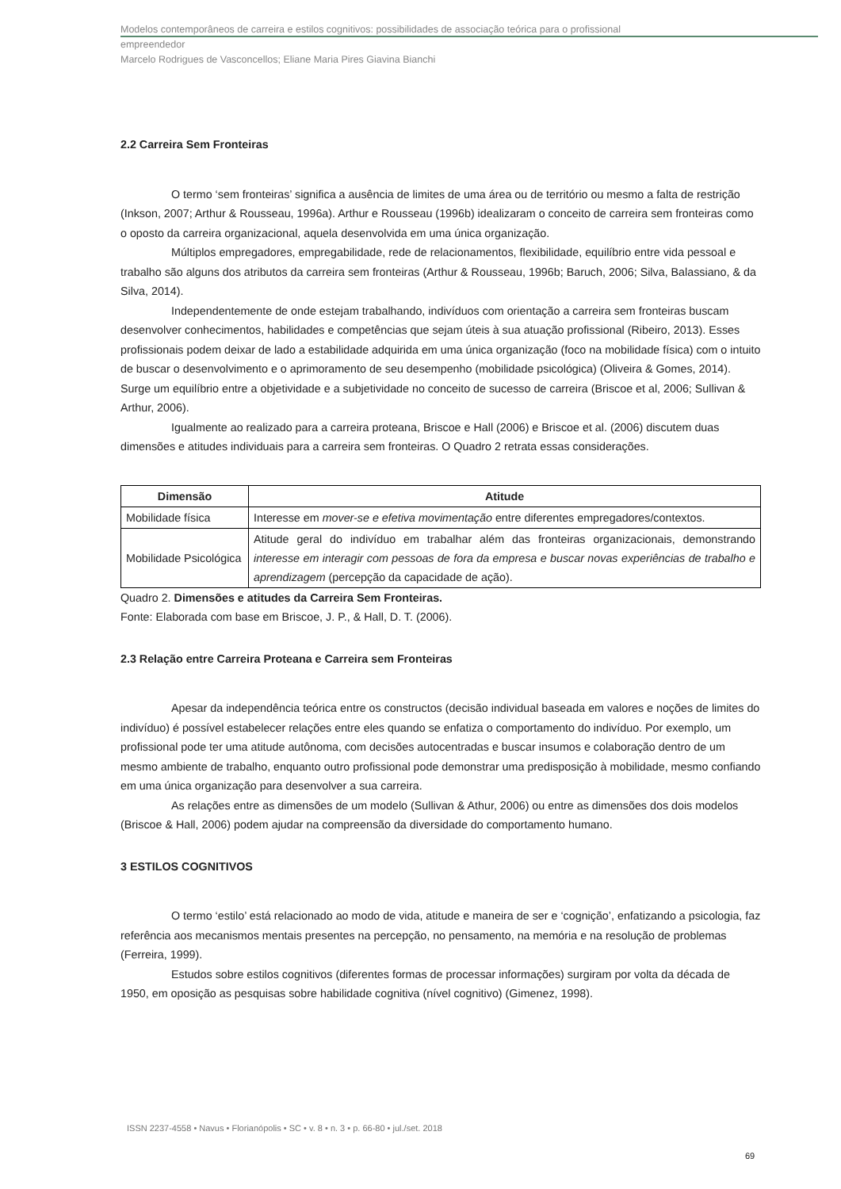Modelos contemporâneos de carreira e estilos cognitivos: possibilidades de associação teórica para o profissional
empreendedor
Marcelo Rodrigues de Vasconcellos; Eliane Maria Pires Giavina Bianchi
2.2 Carreira Sem Fronteiras
O termo ‘sem fronteiras’ significa a ausência de limites de uma área ou de território ou mesmo a falta de restrição (Inkson, 2007; Arthur & Rousseau, 1996a). Arthur e Rousseau (1996b) idealizaram o conceito de carreira sem fronteiras como o oposto da carreira organizacional, aquela desenvolvida em uma única organização.
Múltiplos empregadores, empregabilidade, rede de relacionamentos, flexibilidade, equilíbrio entre vida pessoal e trabalho são alguns dos atributos da carreira sem fronteiras (Arthur & Rousseau, 1996b; Baruch, 2006; Silva, Balassiano, & da Silva, 2014).
Independentemente de onde estejam trabalhando, indivíduos com orientação a carreira sem fronteiras buscam desenvolver conhecimentos, habilidades e competências que sejam úteis à sua atuação profissional (Ribeiro, 2013). Esses profissionais podem deixar de lado a estabilidade adquirida em uma única organização (foco na mobilidade física) com o intuito de buscar o desenvolvimento e o aprimoramento de seu desempenho (mobilidade psicológica) (Oliveira & Gomes, 2014). Surge um equilíbrio entre a objetividade e a subjetividade no conceito de sucesso de carreira (Briscoe et al, 2006; Sullivan & Arthur, 2006).
Igualmente ao realizado para a carreira proteana, Briscoe e Hall (2006) e Briscoe et al. (2006) discutem duas dimensões e atitudes individuais para a carreira sem fronteiras. O Quadro 2 retrata essas considerações.
| Dimensão | Atitude |
| --- | --- |
| Mobilidade física | Interesse em mover-se e efetiva movimentação entre diferentes empregadores/contextos. |
| Mobilidade Psicológica | Atitude geral do indivíduo em trabalhar além das fronteiras organizacionais, demonstrando interesse em interagir com pessoas de fora da empresa e buscar novas experiências de trabalho e aprendizagem (percepção da capacidade de ação). |
Quadro 2. Dimensões e atitudes da Carreira Sem Fronteiras.
Fonte: Elaborada com base em Briscoe, J. P., & Hall, D. T. (2006).
2.3 Relação entre Carreira Proteana e Carreira sem Fronteiras
Apesar da independência teórica entre os constructos (decisão individual baseada em valores e noções de limites do indivíduo) é possível estabelecer relações entre eles quando se enfatiza o comportamento do indivíduo. Por exemplo, um profissional pode ter uma atitude autônoma, com decisões autocentradas e buscar insumos e colaboração dentro de um mesmo ambiente de trabalho, enquanto outro profissional pode demonstrar uma predisposição à mobilidade, mesmo confiando em uma única organização para desenvolver a sua carreira.
As relações entre as dimensões de um modelo (Sullivan & Athur, 2006) ou entre as dimensões dos dois modelos (Briscoe & Hall, 2006) podem ajudar na compreensão da diversidade do comportamento humano.
3 ESTILOS COGNITIVOS
O termo ‘estilo’ está relacionado ao modo de vida, atitude e maneira de ser e ‘cognição’, enfatizando a psicologia, faz referência aos mecanismos mentais presentes na percepção, no pensamento, na memória e na resolução de problemas (Ferreira, 1999).
Estudos sobre estilos cognitivos (diferentes formas de processar informações) surgiram por volta da década de 1950, em oposição as pesquisas sobre habilidade cognitiva (nível cognitivo) (Gimenez, 1998).
ISSN 2237-4558 • Navus • Florianópolis • SC • v. 8 • n. 3 • p. 66-80 • jul./set. 2018
69